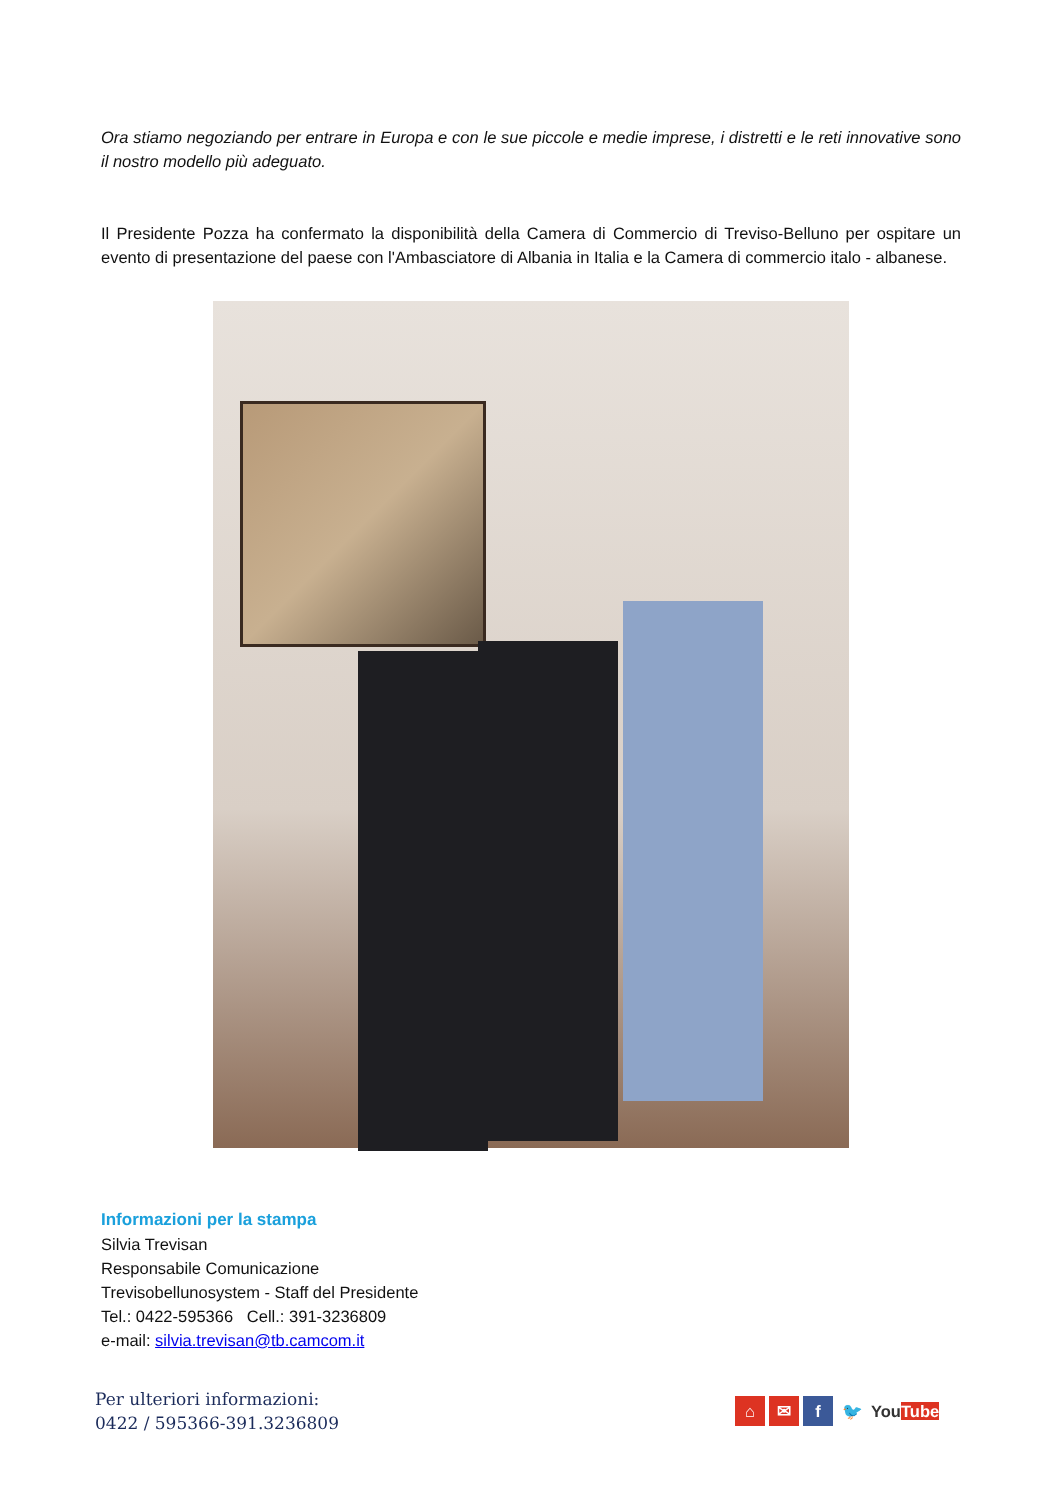Ora stiamo negoziando per entrare in Europa e con le sue piccole e medie imprese, i distretti e le reti innovative sono il nostro modello più adeguato.
Il Presidente Pozza ha confermato la disponibilità della Camera di Commercio di Treviso-Belluno per ospitare un evento di presentazione del paese con l'Ambasciatore di Albania in Italia e la Camera di commercio italo - albanese.
Informazioni per la stampa
Silvia Trevisan
Responsabile Comunicazione
Trevisobellunosystem - Staff del Presidente
Tel.: 0422-595366 Cell.: 391-3236809
e-mail: silvia.trevisan@tb.camcom.it
Per ulteriori informazioni:
0422 / 595366-391.3236809
⌂ ✉ f 🐦 YouTube